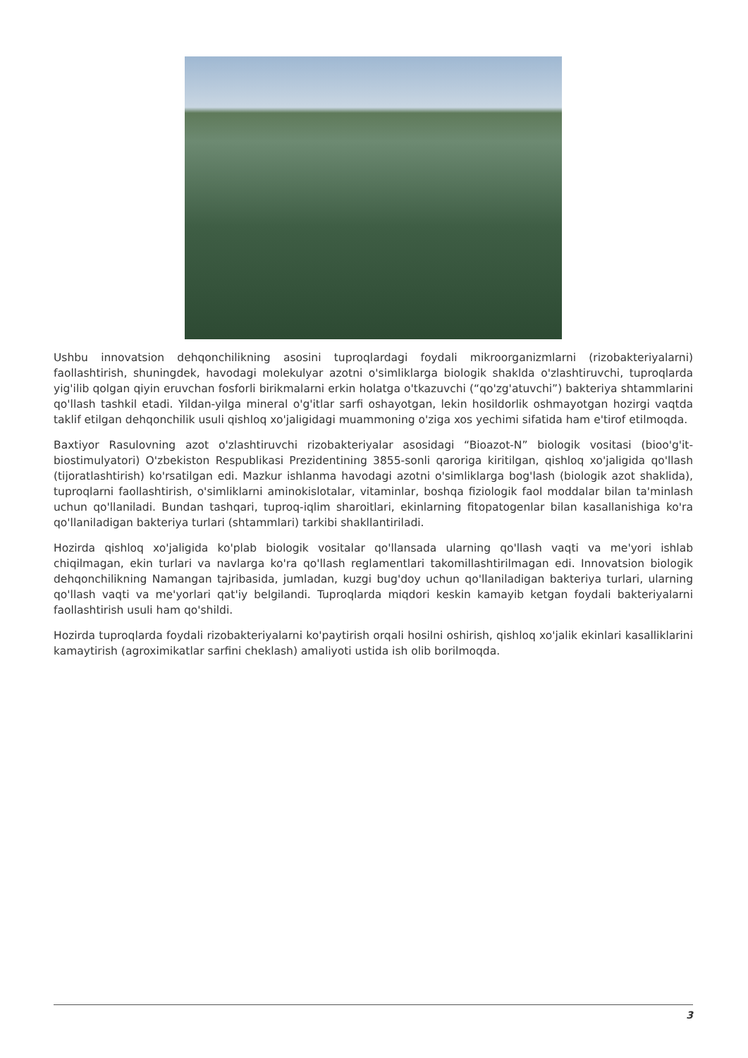Ushbu innovatsion dehqonchilikning asosini tuproqlardagi foydali mikroorganizmlarni (rizobakteriyalarni) faollashtirish, shuningdek, havodagi molekulyar azotni o'simliklarga biologik shaklda o'zlashtiruvchi, tuproqlarda yig'ilib qolgan qiyin eruvchan fosforli birikmalarni erkin holatga o'tkazuvchi (“qo'zg'atuvchi”) bakteriya shtammlarini qo'llash tashkil etadi. Yildan-yilga mineral o'g'itlar sarfi oshayotgan, lekin hosildorlik oshmayotgan hozirgi vaqtda taklif etilgan dehqonchilik usuli qishloq xo'jaligidagi muammoning o'ziga xos yechimi sifatida ham e'tirof etilmoqda.
Baxtiyor Rasulovning azot o'zlashtiruvchi rizobakteriyalar asosidagi “Bioazot-N” biologik vositasi (bioo'g'it-biostimulyatori) O'zbekiston Respublikasi Prezidentining 3855-sonli qaroriga kiritilgan, qishloq xo'jaligida qo'llash (tijoratlashtirish) ko'rsatilgan edi. Mazkur ishlanma havodagi azotni o'simliklarga bog'lash (biologik azot shaklida), tuproqlarni faollashtirish, o'simliklarni aminokislotalar, vitaminlar, boshqa fiziologik faol moddalar bilan ta'minlash uchun qo'llaniladi. Bundan tashqari, tuproq-iqlim sharoitlari, ekinlarning fitopatogenlar bilan kasallanishiga ko'ra qo'llaniladigan bakteriya turlari (shtammlari) tarkibi shakllantiriladi.
Hozirda qishloq xo'jaligida ko'plab biologik vositalar qo'llansada ularning qo'llash vaqti va me'yori ishlab chiqilmagan, ekin turlari va navlarga ko'ra qo'llash reglamentlari takomillashtirilmagan edi. Innovatsion biologik dehqonchilikning Namangan tajribasida, jumladan, kuzgi bug'doy uchun qo'llaniladigan bakteriya turlari, ularning qo'llash vaqti va me'yorlari qat'iy belgilandi. Tuproqlarda miqdori keskin kamayib ketgan foydali bakteriyalarni faollashtirish usuli ham qo'shildi.
Hozirda tuproqlarda foydali rizobakteriyalarni ko'paytirish orqali hosilni oshirish, qishloq xo'jalik ekinlari kasalliklarini kamaytirish (agroximikatlar sarfini cheklash) amaliyoti ustida ish olib borilmoqda.
3